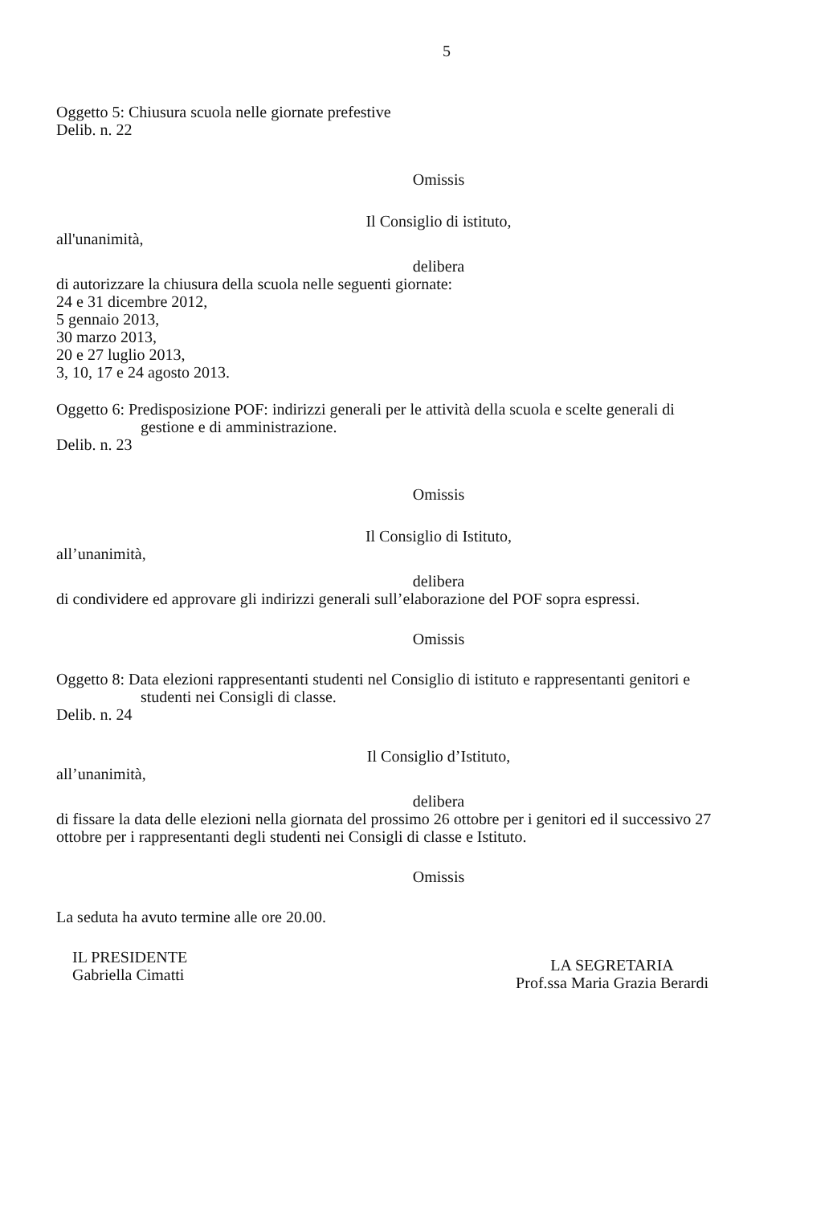5
Oggetto 5: Chiusura scuola nelle giornate prefestive
Delib. n. 22
Omissis
Il Consiglio di istituto,
all'unanimità,
delibera
di autorizzare la chiusura della scuola nelle seguenti giornate:
24 e 31 dicembre 2012,
5 gennaio 2013,
30 marzo 2013,
20 e 27 luglio 2013,
3, 10, 17 e 24 agosto 2013.
Oggetto 6: Predisposizione POF: indirizzi generali per le attività della scuola e scelte generali di
gestione e di amministrazione.
Delib. n. 23
Omissis
Il Consiglio di Istituto,
all’unanimità,
delibera
di condividere ed approvare gli indirizzi generali sull’elaborazione del POF sopra espressi.
Omissis
Oggetto 8: Data elezioni rappresentanti studenti nel Consiglio di istituto e rappresentanti genitori e
studenti nei Consigli di classe.
Delib. n. 24
Il Consiglio d’Istituto,
all’unanimità,
delibera
di fissare la data delle elezioni nella giornata del prossimo 26 ottobre per i genitori ed il successivo 27 ottobre per i rappresentanti degli studenti nei Consigli di classe e Istituto.
Omissis
La seduta ha avuto termine alle ore 20.00.
IL PRESIDENTE
Gabriella Cimatti
LA SEGRETARIA
Prof.ssa Maria Grazia Berardi